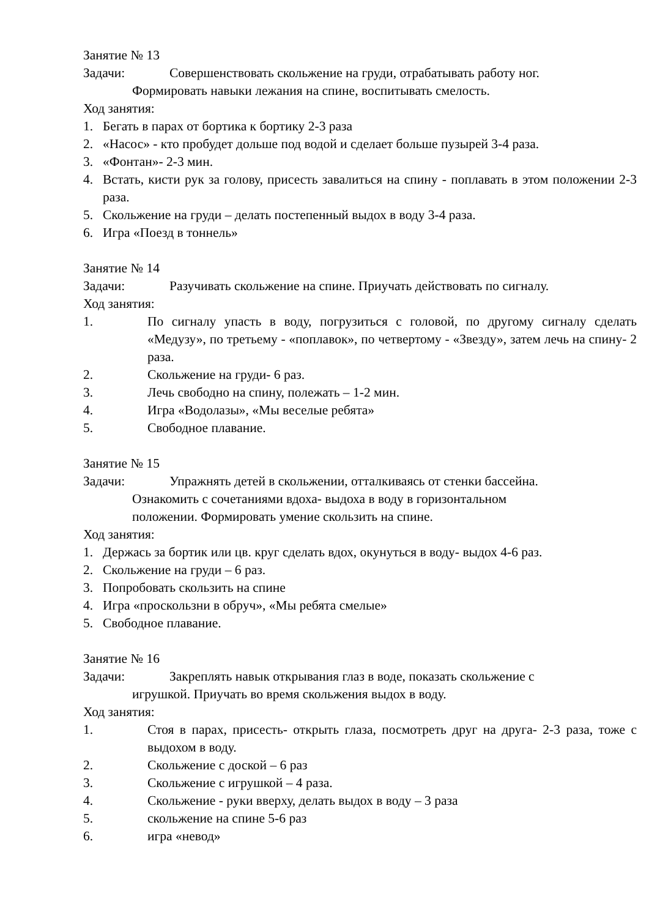Занятие № 13
Задачи: Совершенствовать скольжение на груди, отрабатывать работу ног.
Формировать навыки лежания на спине, воспитывать смелость.
Ход занятия:
1. Бегать в парах от бортика к бортику 2-3 раза
2. «Насос» - кто пробудет дольше под водой и сделает больше пузырей 3-4 раза.
3. «Фонтан»- 2-3 мин.
4. Встать, кисти рук за голову, присесть завалиться на спину - поплавать в этом положении 2-3 раза.
5. Скольжение на груди – делать постепенный выдох в воду 3-4 раза.
6. Игра «Поезд в тоннель»
Занятие № 14
Задачи: Разучивать скольжение на спине. Приучать действовать по сигналу.
Ход занятия:
1. По сигналу упасть в воду, погрузиться с головой, по другому сигналу сделать «Медузу», по третьему - «поплавок», по четвертому - «Звезду», затем лечь на спину- 2 раза.
2. Скольжение на груди- 6 раз.
3. Лечь свободно на спину, полежать – 1-2 мин.
4. Игра «Водолазы», «Мы веселые ребята»
5. Свободное плавание.
Занятие № 15
Задачи: Упражнять детей в скольжении, отталкиваясь от стенки бассейна.
Ознакомить с сочетаниями вдоха- выдоха в воду в горизонтальном
положении. Формировать умение скользить на спине.
Ход занятия:
1. Держась за бортик или цв. круг сделать вдох, окунуться в воду- выдох 4-6 раз.
2. Скольжение на груди – 6 раз.
3. Попробовать скользить на спине
4. Игра «проскользни в обруч», «Мы ребята смелые»
5. Свободное плавание.
Занятие № 16
Задачи: Закреплять навык открывания глаз в воде, показать скольжение с
игрушкой. Приучать во время скольжения выдох в воду.
Ход занятия:
1. Стоя в парах, присесть- открыть глаза, посмотреть друг на друга- 2-3 раза, тоже с выдохом в воду.
2. Скольжение с доской – 6 раз
3. Скольжение с игрушкой – 4 раза.
4. Скольжение - руки вверху, делать выдох в воду – 3 раза
5. скольжение на спине 5-6 раз
6. игра «невод»